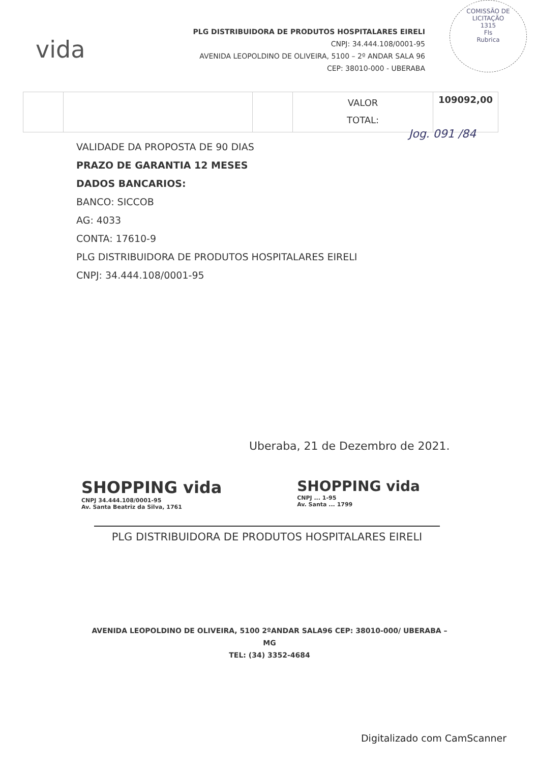vida
PLG DISTRIBUIDORA DE PRODUTOS HOSPITALARES EIRELI
CNPJ: 34.444.108/0001-95
AVENIDA LEOPOLDINO DE OLIVEIRA, 5100 – 2º ANDAR SALA 96
CEP: 38010-000 - UBERABA
COMISSÃO DE LICITAÇÃO
1315
Fls
Rubrica
| | | | VALOR TOTAL: | 109092,00 |
Jog. 091 /84
VALIDADE DA PROPOSTA DE 90 DIAS
PRAZO DE GARANTIA 12 MESES
DADOS BANCARIOS:
BANCO: SICCOB
AG: 4033
CONTA: 17610-9
PLG DISTRIBUIDORA DE PRODUTOS HOSPITALARES EIRELI
CNPJ: 34.444.108/0001-95
Uberaba, 21 de Dezembro de 2021.
SHOPPING vida
CNPJ 34.444.108/0001-95
Av. Santa Beatriz da Silva, 1761
SHOPPING vida
CNPJ ... 1-95
Av. Santa ... 1799
PLG DISTRIBUIDORA DE PRODUTOS HOSPITALARES EIRELI
AVENIDA LEOPOLDINO DE OLIVEIRA, 5100 2ºANDAR SALA96 CEP: 38010-000/ UBERABA – MG
TEL: (34) 3352-4684
Digitalizado com CamScanner